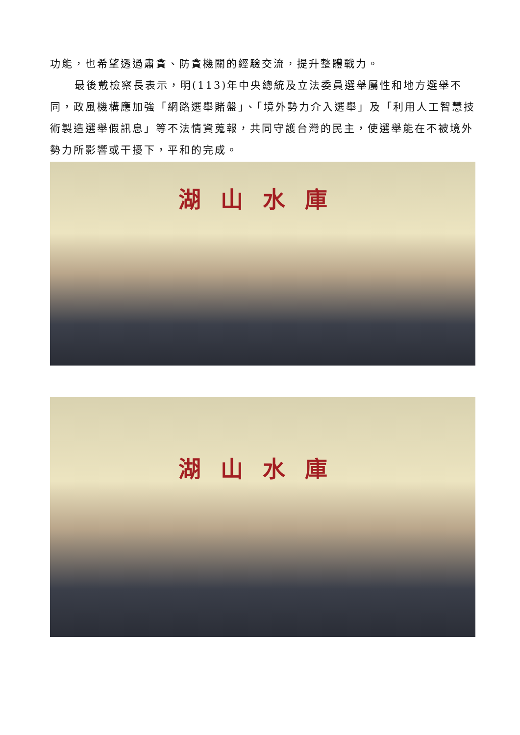功能，也希望透過肅貪、防貪機關的經驗交流，提升整體戰力。
最後戴檢察長表示，明(113)年中央總統及立法委員選舉屬性和地方選舉不同，政風機構應加強「網路選舉賭盤」、「境外勢力介入選舉」及「利用人工智慧技術製造選舉假訊息」等不法情資蒐報，共同守護台灣的民主，使選舉能在不被境外勢力所影響或干擾下，平和的完成。
湖山水庫
湖山水庫